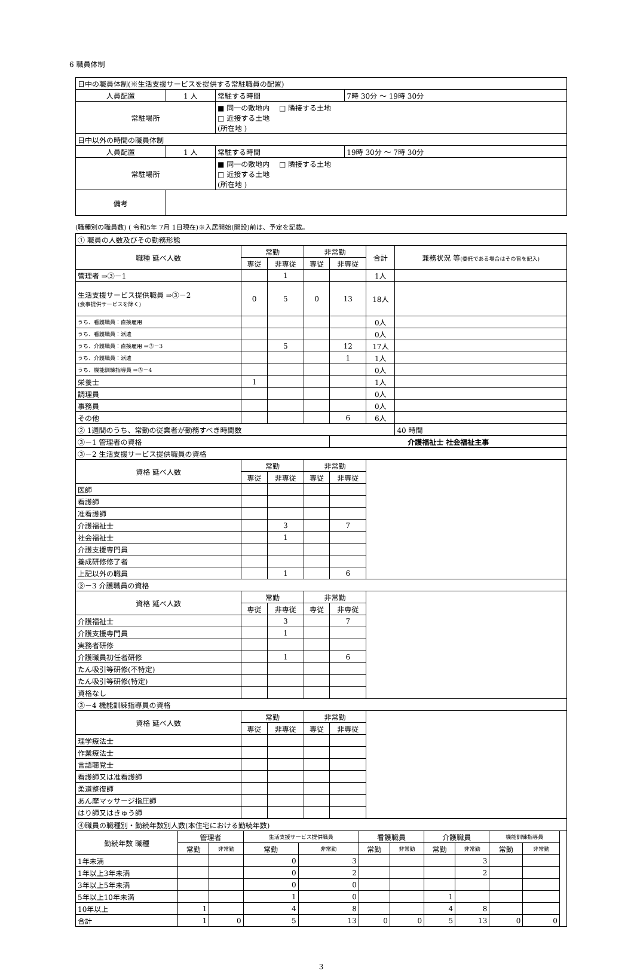6 職員体制
| 日中の職員体制(※生活支援サービスを提供する常駐職員の配置) | | | |
| 人員配置 | 1 人 | 常駐する時間 | 7時 30分 ～ 19時 30分 |
| 常駐場所 | | ■ 同一の敷地内 □ 隣接する土地 □ 近接する土地 (所在地 ) | |
| 日中以外の時間の職員体制 | | | |
| 人員配置 | 1 人 | 常駐する時間 | 19時 30分 ～ 7時 30分 |
| 常駐場所 | | ■ 同一の敷地内 □ 隣接する土地 □ 近接する土地 (所在地 ) | |
| 備考 | | | |
(職種別の職員数) ( 令和5年 7月 1日現在)※入居開始(開設)前は、予定を記載。
| ① 職員の人数及びその勤務形態 | | | | | | |
| 職種 延べ人数 | 常勤 | | 非常勤 | | 合計 | 兼務状況 等 (委託である場合はその旨を記入) |
| | 専従 | 非専従 | 専従 | 非専従 | | |
| 管理者 ⇒③－1 | | 1 | | | 1人 | |
| 生活支援サービス提供職員 ⇒③－2 (食事提供サービスを除く) | 0 | 5 | 0 | 13 | 18人 | |
| うち、看護職員：直接雇用 | | | | | 0人 | |
| うち、看護職員：派遣 | | | | | 0人 | |
| うち、介護職員：直接雇用 ⇒③－3 | | 5 | | 12 | 17人 | |
| うち、介護職員：派遣 | | | | 1 | 1人 | |
| うち、機能訓練指導員 ⇒③－4 | | | | | 0人 | |
| 栄養士 | 1 | | | | 1人 | |
| 調理員 | | | | | 0人 | |
| 事務員 | | | | | 0人 | |
| その他 | | | | 6 | 6人 | |
| ② 1週間のうち、常勤の従業者が勤務すべき時間数 | | | | | | 40 時間 |
| ③－1 管理者の資格 | | | | 介護福祉士 社会福祉主事 | | |
| ③－2 生活支援サービス提供職員の資格 | | | | | | |
| 資格 延べ人数 | 常勤 | | 非常勤 | | | |
| | 専従 | 非専従 | 専従 | 非専従 | | |
| 医師 | | | | | | |
| 看護師 | | | | | | |
| 准看護師 | | | | | | |
| 介護福祉士 | | 3 | | 7 | | |
| 社会福祉士 | | 1 | | | | |
| 介護支援専門員 | | | | | | |
| 養成研修修了者 | | | | | | |
| 上記以外の職員 | | 1 | | 6 | | |
| ③－3 介護職員の資格 | | | | | | |
| 資格 延べ人数 | 常勤 | | 非常勤 | | | |
| | 専従 | 非専従 | 専従 | 非専従 | | |
| 介護福祉士 | | 3 | | 7 | | |
| 介護支援専門員 | | 1 | | | | |
| 実務者研修 | | | | | | |
| 介護職員初任者研修 | | 1 | | 6 | | |
| たん吸引等研修(不特定) | | | | | | |
| たん吸引等研修(特定) | | | | | | |
| 資格なし | | | | | | |
| ③－4 機能訓練指導員の資格 | | | | | | |
| 資格 延べ人数 | 常勤 | | 非常勤 | | | |
| | 専従 | 非専従 | 専従 | 非専従 | | |
| 理学療法士 | | | | | | |
| 作業療法士 | | | | | | |
| 言語聴覚士 | | | | | | |
| 看護師又は准看護師 | | | | | | |
| 柔道整復師 | | | | | | |
| あん摩マッサージ指圧師 | | | | | | |
| はり師又はきゅう師 | | | | | | |
| ④職員の職種別・勤続年数別人数(本住宅における勤続年数) | | | | | | | | | | | |
| 勤続年数 職種 | 管理者 | | 生活支援サービス提供職員 | | 看護職員 | | 介護職員 | | 機能訓練指導員 | | |
| | 常勤 | 非常勤 | 常勤 | 非常勤 | 常勤 | 非常勤 | 常勤 | 非常勤 | 常勤 | 非常勤 | |
| 1年未満 | | | 0 | 3 | | | | 3 | | | |
| 1年以上3年未満 | | | 0 | 2 | | | | 2 | | | |
| 3年以上5年未満 | | | 0 | 0 | | | | | | | |
| 5年以上10年未満 | | | 1 | 0 | | | 1 | | | | |
| 10年以上 | 1 | | 4 | 8 | | | 4 | 8 | | | |
| 合計 | 1 | 0 | 5 | 13 | 0 | 0 | 5 | 13 | 0 | 0 | |
3